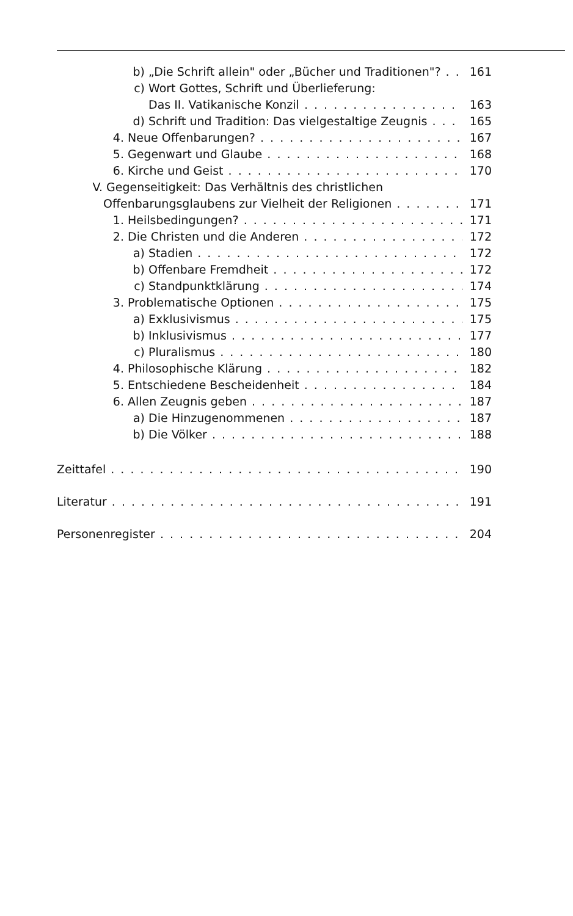b) „Die Schrift allein" oder „Bücher und Traditionen"? 161
c) Wort Gottes, Schrift und Überlieferung:
Das II. Vatikanische Konzil 163
d) Schrift und Tradition: Das vielgestaltige Zeugnis 165
4. Neue Offenbarungen? 167
5. Gegenwart und Glaube 168
6. Kirche und Geist 170
V. Gegenseitigkeit: Das Verhältnis des christlichen
Offenbarungsglaubens zur Vielheit der Religionen 171
1. Heilsbedingungen? 171
2. Die Christen und die Anderen 172
a) Stadien 172
b) Offenbare Fremdheit 172
c) Standpunktklärung 174
3. Problematische Optionen 175
a) Exklusivismus 175
b) Inklusivismus 177
c) Pluralismus 180
4. Philosophische Klärung 182
5. Entschiedene Bescheidenheit 184
6. Allen Zeugnis geben 187
a) Die Hinzugenommenen 187
b) Die Völker 188
Zeittafel 190
Literatur 191
Personenregister 204